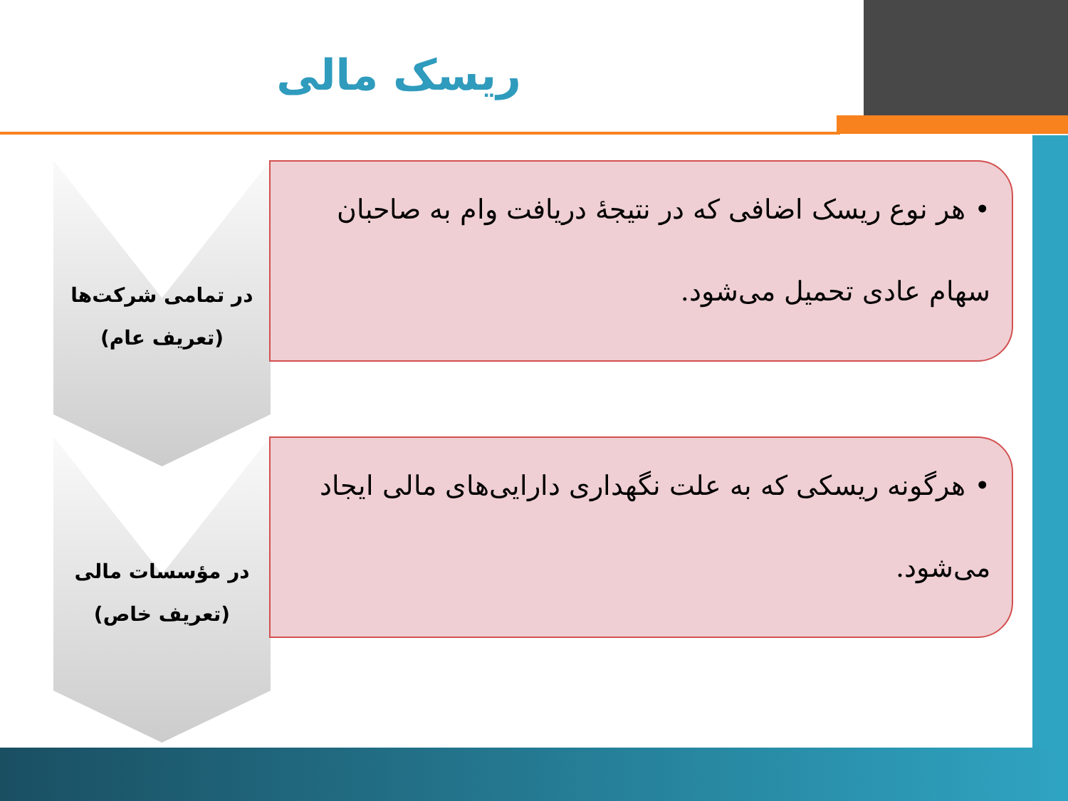ریسک مالی
در تمامی شرکت‌ها
(تعریف عام)
• هر نوع ریسک اضافی که در نتیجهٔ دریافت وام به صاحبان سهام عادی تحمیل می‌شود.
در مؤسسات مالی
(تعریف خاص)
• هرگونه ریسکی که به علت نگهداری دارایی‌های مالی ایجاد می‌شود.